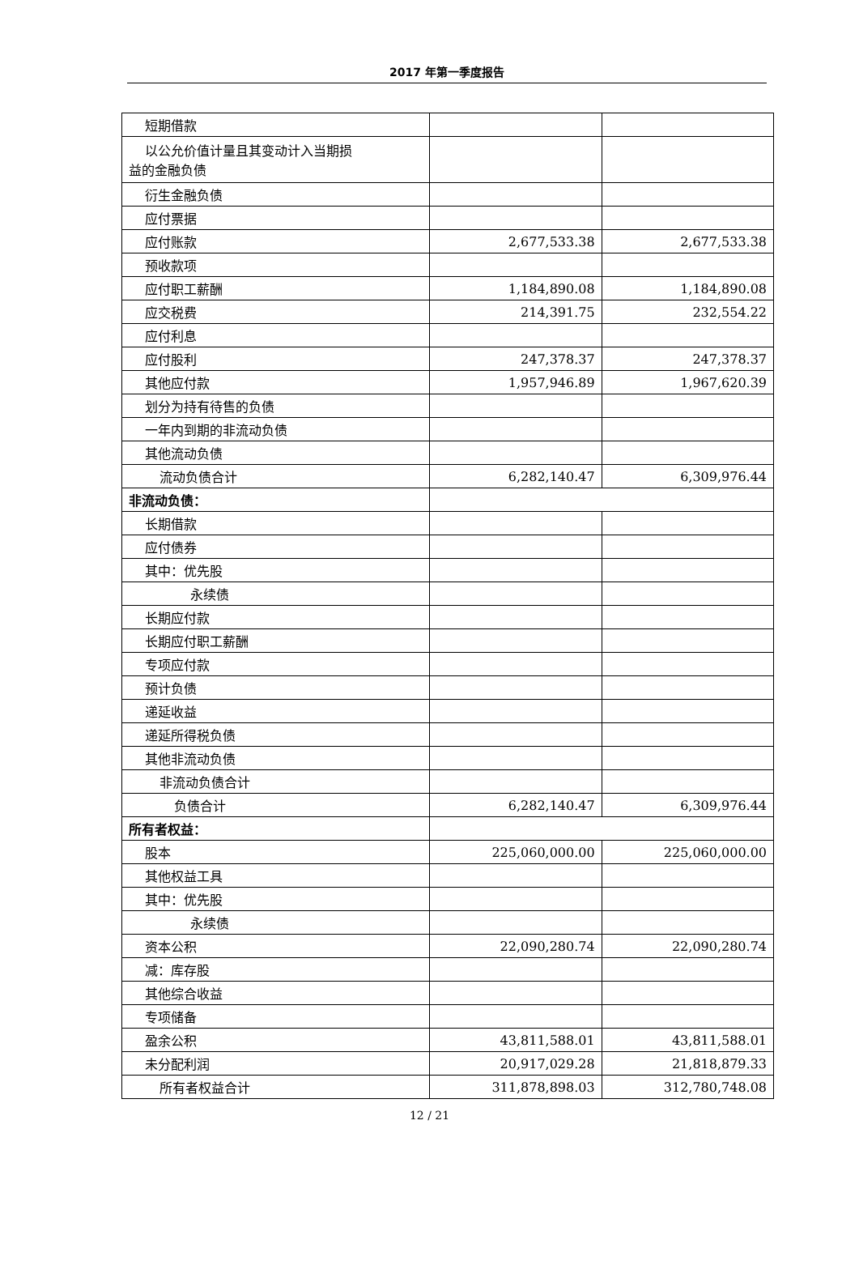2017 年第一季度报告
| 短期借款 | | |
| 以公允价值计量且其变动计入当期损 益的金融负债 | | |
| 衍生金融负债 | | |
| 应付票据 | | |
| 应付账款 | 2,677,533.38 | 2,677,533.38 |
| 预收款项 | | |
| 应付职工薪酬 | 1,184,890.08 | 1,184,890.08 |
| 应交税费 | 214,391.75 | 232,554.22 |
| 应付利息 | | |
| 应付股利 | 247,378.37 | 247,378.37 |
| 其他应付款 | 1,957,946.89 | 1,967,620.39 |
| 划分为持有待售的负债 | | |
| 一年内到期的非流动负债 | | |
| 其他流动负债 | | |
| 流动负债合计 | 6,282,140.47 | 6,309,976.44 |
| 非流动负债： | | |
| 长期借款 | | |
| 应付债券 | | |
| 其中：优先股 | | |
| 永续债 | | |
| 长期应付款 | | |
| 长期应付职工薪酬 | | |
| 专项应付款 | | |
| 预计负债 | | |
| 递延收益 | | |
| 递延所得税负债 | | |
| 其他非流动负债 | | |
| 非流动负债合计 | | |
| 负债合计 | 6,282,140.47 | 6,309,976.44 |
| 所有者权益： | | |
| 股本 | 225,060,000.00 | 225,060,000.00 |
| 其他权益工具 | | |
| 其中：优先股 | | |
| 永续债 | | |
| 资本公积 | 22,090,280.74 | 22,090,280.74 |
| 减：库存股 | | |
| 其他综合收益 | | |
| 专项储备 | | |
| 盈余公积 | 43,811,588.01 | 43,811,588.01 |
| 未分配利润 | 20,917,029.28 | 21,818,879.33 |
| 所有者权益合计 | 311,878,898.03 | 312,780,748.08 |
12 / 21